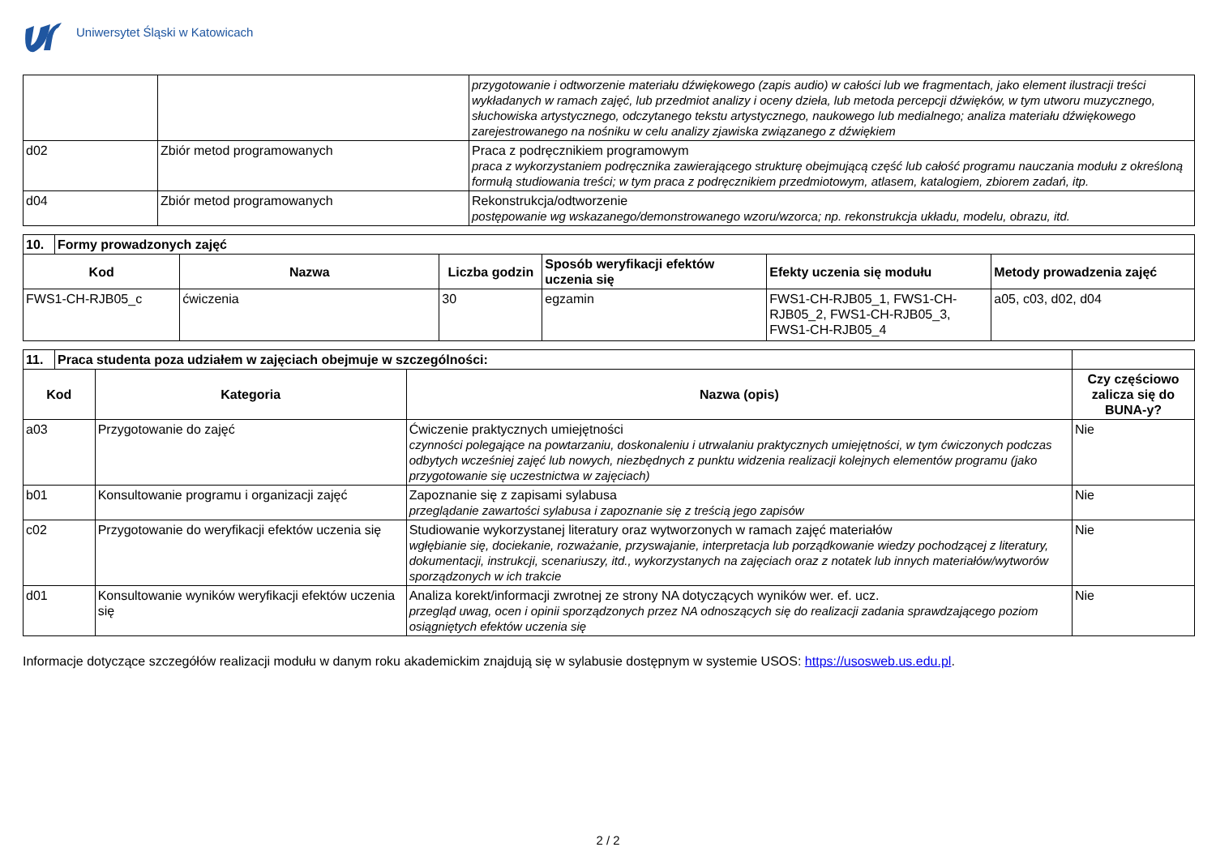Uniwersytet Śląski w Katowicach
| | | przygotowanie i odtworzenie materiału dźwiękowego (zapis audio) w całości lub we fragmentach, jako element ilustracji treści wykładanych w ramach zajęć, lub przedmiot analizy i oceny dzieła, lub metoda percepcji dźwięków, w tym utworu muzycznego, słuchowiska artystycznego, odczytanego tekstu artystycznego, naukowego lub medialnego; analiza materiału dźwiękowego zarejestrowanego na nośniku w celu analizy zjawiska związanego z dźwiękiem |
| d02 | Zbiór metod programowanych | Praca z podręcznikiem programowym praca z wykorzystaniem podręcznika zawierającego strukturę obejmującą część lub całość programu nauczania modułu z określoną formułą studiowania treści; w tym praca z podręcznikiem przedmiotowym, atlasem, katalogiem, zbiorem zadań, itp. |
| d04 | Zbiór metod programowanych | Rekonstrukcja/odtworzenie postępowanie wg wskazanego/demonstrowanego wzoru/wzorca; np. rekonstrukcja układu, modelu, obrazu, itd. |
| 10. | Formy prowadzonych zajęć | | | | | |
| Kod | | Nazwa | Liczba godzin | Sposób weryfikacji efektów uczenia się | Efekty uczenia się modułu | Metody prowadzenia zajęć |
| FWS1-CH-RJB05_c | | ćwiczenia | 30 | egzamin | FWS1-CH-RJB05_1, FWS1-CH-RJB05_2, FWS1-CH-RJB05_3, FWS1-CH-RJB05_4 | a05, c03, d02, d04 |
| 11. | Praca studenta poza udziałem w zajęciach obejmuje w szczególności: | | | |
| Kod | | Kategoria | Nazwa (opis) | Czy częściowo zalicza się do BUNA-y? |
| a03 | | Przygotowanie do zajęć | Ćwiczenie praktycznych umiejętności czynności polegające na powtarzaniu, doskonaleniu i utrwalaniu praktycznych umiejętności, w tym ćwiczonych podczas odbytych wcześniej zajęć lub nowych, niezbędnych z punktu widzenia realizacji kolejnych elementów programu (jako przygotowanie się uczestnictwa w zajęciach) | Nie |
| b01 | | Konsultowanie programu i organizacji zajęć | Zapoznanie się z zapisami sylabusa przeglądanie zawartości sylabusa i zapoznanie się z treścią jego zapisów | Nie |
| c02 | | Przygotowanie do weryfikacji efektów uczenia się | Studiowanie wykorzystanej literatury oraz wytworzonych w ramach zajęć materiałów wgłębianie się, dociekanie, rozważanie, przyswajanie, interpretacja lub porządkowanie wiedzy pochodzącej z literatury, dokumentacji, instrukcji, scenariuszy, itd., wykorzystanych na zajęciach oraz z notatek lub innych materiałów/wytworów sporządzonych w ich trakcie | Nie |
| d01 | | Konsultowanie wyników weryfikacji efektów uczenia się | Analiza korekt/informacji zwrotnej ze strony NA dotyczących wyników wer. ef. ucz. przegląd uwag, ocen i opinii sporządzonych przez NA odnoszących się do realizacji zadania sprawdzającego poziom osiągniętych efektów uczenia się | Nie |
Informacje dotyczące szczegółów realizacji modułu w danym roku akademickim znajdują się w sylabusie dostępnym w systemie USOS: https://usosweb.us.edu.pl.
2 / 2